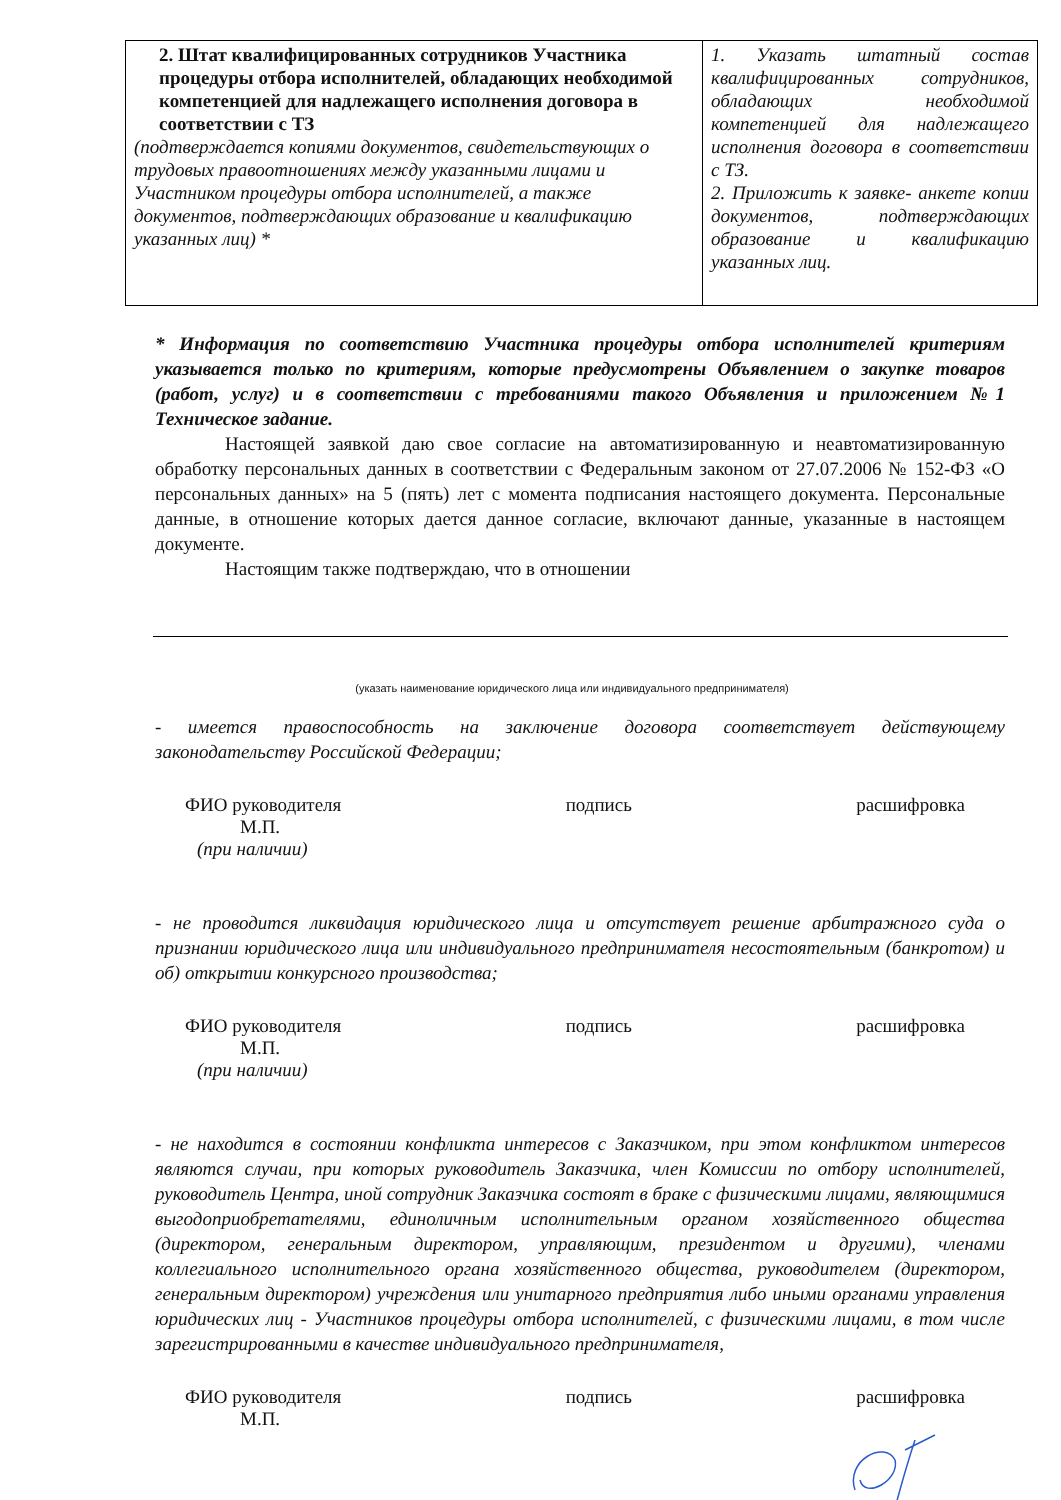| 2. Штат квалифицированных сотрудников Участника процедуры отбора исполнителей, обладающих необходимой компетенцией для надлежащего исполнения договора в соответствии с ТЗ (подтверждается копиями документов, свидетельствующих о трудовых правоотношениях между указанными лицами и Участником процедуры отбора исполнителей, а также документов, подтверждающих образование и квалификацию указанных лиц) * | 1. Указать штатный состав квалифицированных сотрудников, обладающих необходимой компетенцией для надлежащего исполнения договора в соответствии с ТЗ. 2. Приложить к заявке- анкете копии документов, подтверждающих образование и квалификацию указанных лиц. |
* Информация по соответствию Участника процедуры отбора исполнителей критериям указывается только по критериям, которые предусмотрены Объявлением о закупке товаров (работ, услуг) и в соответствии с требованиями такого Объявления и приложением №1 Техническое задание.
Настоящей заявкой даю свое согласие на автоматизированную и неавтоматизированную обработку персональных данных в соответствии с Федеральным законом от 27.07.2006 № 152-ФЗ «О персональных данных» на 5 (пять) лет с момента подписания настоящего документа. Персональные данные, в отношение которых дается данное согласие, включают данные, указанные в настоящем документе.
Настоящим также подтверждаю, что в отношении
(указать наименование юридического лица или индивидуального предпринимателя)
- имеется правоспособность на заключение договора соответствует действующему законодательству Российской Федерации;
ФИО руководителя подпись расшифровка
М.П.
(при наличии)
- не проводится ликвидация юридического лица и отсутствует решение арбитражного суда о признании юридического лица или индивидуального предпринимателя несостоятельным (банкротом) и об) открытии конкурсного производства;
ФИО руководителя подпись расшифровка
М.П.
(при наличии)
- не находится в состоянии конфликта интересов с Заказчиком, при этом конфликтом интересов являются случаи, при которых руководитель Заказчика, член Комиссии по отбору исполнителей, руководитель Центра, иной сотрудник Заказчика состоят в браке с физическими лицами, являющимися выгодоприобретателями, единоличным исполнительным органом хозяйственного общества (директором, генеральным директором, управляющим, президентом и другими), членами коллегиального исполнительного органа хозяйственного общества, руководителем (директором, генеральным директором) учреждения или унитарного предприятия либо иными органами управления юридических лиц - Участников процедуры отбора исполнителей, с физическими лицами, в том числе зарегистрированными в качестве индивидуального предпринимателя,
ФИО руководителя подпись расшифровка
М.П.